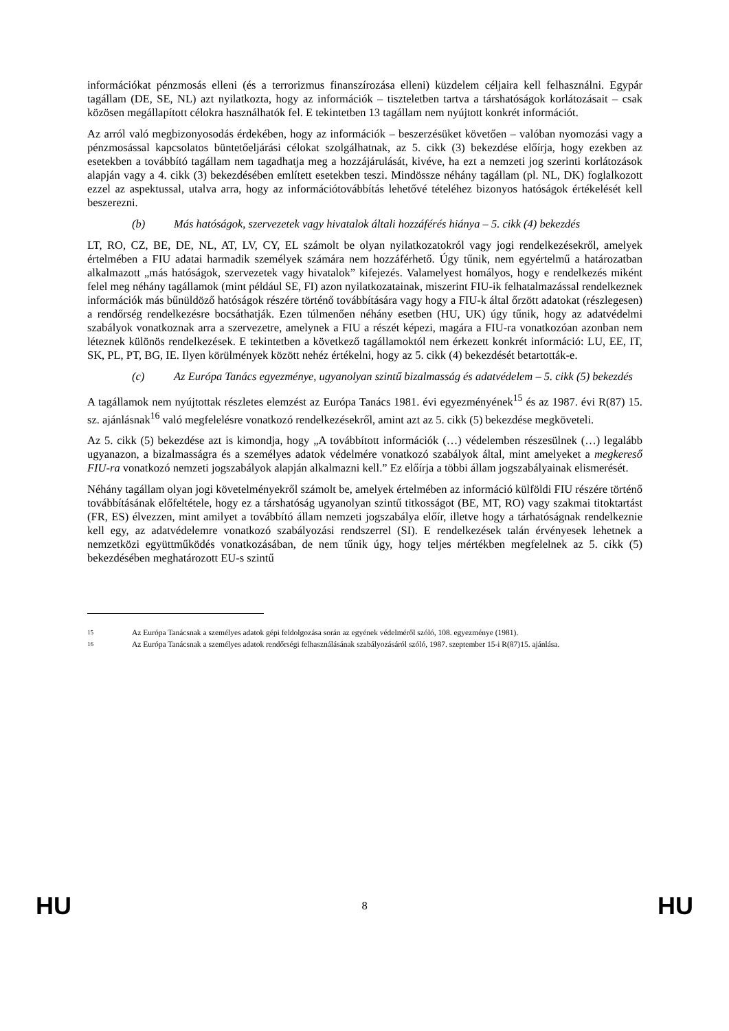információkat pénzmosás elleni (és a terrorizmus finanszírozása elleni) küzdelem céljaira kell felhasználni. Egypár tagállam (DE, SE, NL) azt nyilatkozta, hogy az információk – tiszteletben tartva a társhatóságok korlátozásait – csak közösen megállapított célokra használhatók fel. E tekintetben 13 tagállam nem nyújtott konkrét információt.
Az arról való megbizonyosodás érdekében, hogy az információk – beszerzésüket követően – valóban nyomozási vagy a pénzmosással kapcsolatos büntetőeljárási célokat szolgálhatnak, az 5. cikk (3) bekezdése előírja, hogy ezekben az esetekben a továbbító tagállam nem tagadhatja meg a hozzájárulását, kivéve, ha ezt a nemzeti jog szerinti korlátozások alapján vagy a 4. cikk (3) bekezdésében említett esetekben teszi. Mindössze néhány tagállam (pl. NL, DK) foglalkozott ezzel az aspektussal, utalva arra, hogy az információtovábbítás lehetővé tételéhez bizonyos hatóságok értékelését kell beszerezni.
(b) Más hatóságok, szervezetek vagy hivatalok általi hozzáférés hiánya – 5. cikk (4) bekezdés
LT, RO, CZ, BE, DE, NL, AT, LV, CY, EL számolt be olyan nyilatkozatokról vagy jogi rendelkezésekről, amelyek értelmében a FIU adatai harmadik személyek számára nem hozzáférhető. Úgy tűnik, nem egyértelmű a határozatban alkalmazott „más hatóságok, szervezetek vagy hivatalok” kifejezés. Valamelyest homályos, hogy e rendelkezés miként felel meg néhány tagállamok (mint például SE, FI) azon nyilatkozatainak, miszerint FIU-ik felhatalmazással rendelkeznek információk más bűnüldöző hatóságok részére történő továbbítására vagy hogy a FIU-k által őrzött adatokat (részlegesen) a rendőrség rendelkezésre bocsáthatják. Ezen túlmenően néhány esetben (HU, UK) úgy tűnik, hogy az adatvédelmi szabályok vonatkoznak arra a szervezetre, amelynek a FIU a részét képezi, magára a FIU-ra vonatkozóan azonban nem léteznek különös rendelkezések. E tekintetben a következő tagállamoktól nem érkezett konkrét információ: LU, EE, IT, SK, PL, PT, BG, IE. Ilyen körülmények között nehéz értékelni, hogy az 5. cikk (4) bekezdését betartották-e.
(c) Az Európa Tanács egyezménye, ugyanolyan szintű bizalmasság és adatvédelem – 5. cikk (5) bekezdés
A tagállamok nem nyújtottak részletes elemzést az Európa Tanács 1981. évi egyezményének<sup>15</sup> és az 1987. évi R(87) 15. sz. ajánlásnak<sup>16</sup> való megfelelésre vonatkozó rendelkezésekről, amint azt az 5. cikk (5) bekezdése megköveteli.
Az 5. cikk (5) bekezdése azt is kimondja, hogy „A továbbított információk (…) védelemben részesülnek (…) legalább ugyanazon, a bizalmasságra és a személyes adatok védelmére vonatkozó szabályok által, mint amelyeket a megkereső FIU-ra vonatkozó nemzeti jogszabályok alapján alkalmazni kell.” Ez előírja a többi állam jogszabályainak elismerését.
Néhány tagállam olyan jogi követelményekről számolt be, amelyek értelmében az információ külföldi FIU részére történő továbbításának előfeltétele, hogy ez a társhatóság ugyanolyan szintű titkosságot (BE, MT, RO) vagy szakmai titoktartást (FR, ES) élvezzen, mint amilyet a továbbító állam nemzeti jogszabálya előír, illetve hogy a tárhatóságnak rendelkeznie kell egy, az adatvédelemre vonatkozó szabályozási rendszerrel (SI). E rendelkezések talán érvényesek lehetnek a nemzetközi együttműködés vonatkozásában, de nem tűnik úgy, hogy teljes mértékben megfelelnek az 5. cikk (5) bekezdésében meghatározott EU-s szintű
15 Az Európa Tanácsnak a személyes adatok gépi feldolgozása során az egyének védelméről szóló, 108. egyezménye (1981).
16 Az Európa Tanácsnak a személyes adatok rendőrségi felhasználásának szabályozásáról szóló, 1987. szeptember 15-i R(87)15. ajánlása.
HU 8 HU